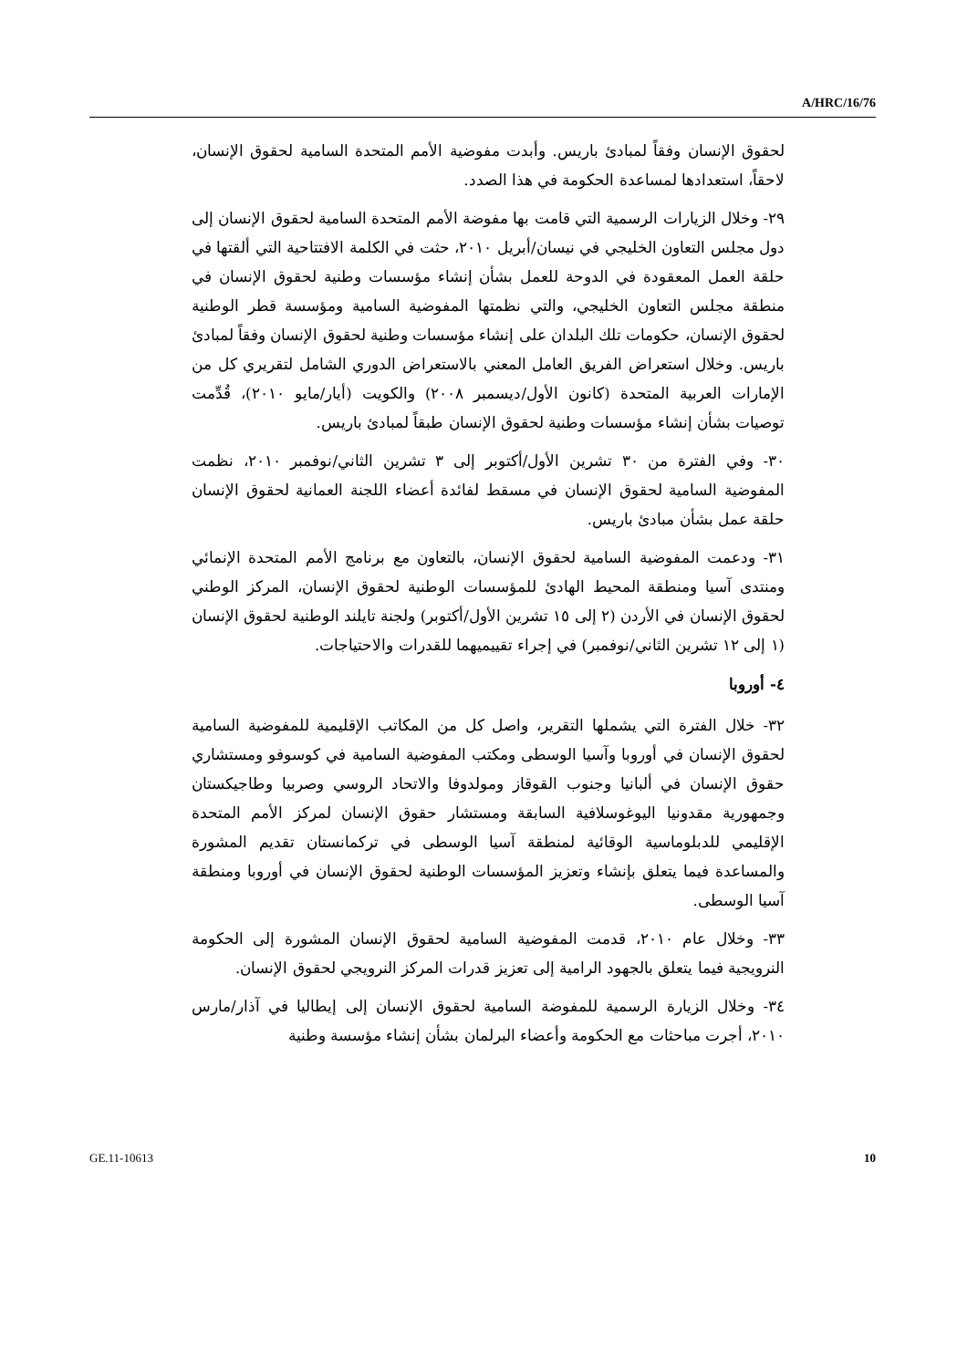A/HRC/16/76
لحقوق الإنسان وفقاً لمبادئ باريس. وأبدت مفوضية الأمم المتحدة السامية لحقوق الإنسان، لاحقاً، استعدادها لمساعدة الحكومة في هذا الصدد.
٢٩- وخلال الزيارات الرسمية التي قامت بها مفوضة الأمم المتحدة السامية لحقوق الإنسان إلى دول مجلس التعاون الخليجي في نيسان/أبريل ٢٠١٠، حثت في الكلمة الافتتاحية التي ألقتها في حلقة العمل المعقودة في الدوحة للعمل بشأن إنشاء مؤسسات وطنية لحقوق الإنسان في منطقة مجلس التعاون الخليجي، والتي نظمتها المفوضية السامية ومؤسسة قطر الوطنية لحقوق الإنسان، حكومات تلك البلدان على إنشاء مؤسسات وطنية لحقوق الإنسان وفقاً لمبادئ باريس. وخلال استعراض الفريق العامل المعني بالاستعراض الدوري الشامل لتقريري كل من الإمارات العربية المتحدة (كانون الأول/ديسمبر ٢٠٠٨) والكويت (أيار/مايو ٢٠١٠)، قُدِّمت توصيات بشأن إنشاء مؤسسات وطنية لحقوق الإنسان طبقاً لمبادئ باريس.
٣٠- وفي الفترة من ٣٠ تشرين الأول/أكتوبر إلى ٣ تشرين الثاني/نوفمبر ٢٠١٠، نظمت المفوضية السامية لحقوق الإنسان في مسقط لفائدة أعضاء اللجنة العمانية لحقوق الإنسان حلقة عمل بشأن مبادئ باريس.
٣١- ودعمت المفوضية السامية لحقوق الإنسان، بالتعاون مع برنامج الأمم المتحدة الإنمائي ومنتدى آسيا ومنطقة المحيط الهادئ للمؤسسات الوطنية لحقوق الإنسان، المركز الوطني لحقوق الإنسان في الأردن (٢ إلى ١٥ تشرين الأول/أكتوبر) ولجنة تايلند الوطنية لحقوق الإنسان (١ إلى ١٢ تشرين الثاني/نوفمبر) في إجراء تقييميهما للقدرات والاحتياجات.
٤- أوروبا
٣٢- خلال الفترة التي يشملها التقرير، واصل كل من المكاتب الإقليمية للمفوضية السامية لحقوق الإنسان في أوروبا وآسيا الوسطى ومكتب المفوضية السامية في كوسوفو ومستشاري حقوق الإنسان في ألبانيا وجنوب القوقاز ومولدوفا والاتحاد الروسي وصربيا وطاجيكستان وجمهورية مقدونيا اليوغوسلافية السابقة ومستشار حقوق الإنسان لمركز الأمم المتحدة الإقليمي للدبلوماسية الوقائية لمنطقة آسيا الوسطى في تركمانستان تقديم المشورة والمساعدة فيما يتعلق بإنشاء وتعزيز المؤسسات الوطنية لحقوق الإنسان في أوروبا ومنطقة آسيا الوسطى.
٣٣- وخلال عام ٢٠١٠، قدمت المفوضية السامية لحقوق الإنسان المشورة إلى الحكومة النرويجية فيما يتعلق بالجهود الرامية إلى تعزيز قدرات المركز النرويجي لحقوق الإنسان.
٣٤- وخلال الزيارة الرسمية للمفوضة السامية لحقوق الإنسان إلى إيطاليا في آذار/مارس ٢٠١٠، أجرت مباحثات مع الحكومة وأعضاء البرلمان بشأن إنشاء مؤسسة وطنية
GE.11-10613 10